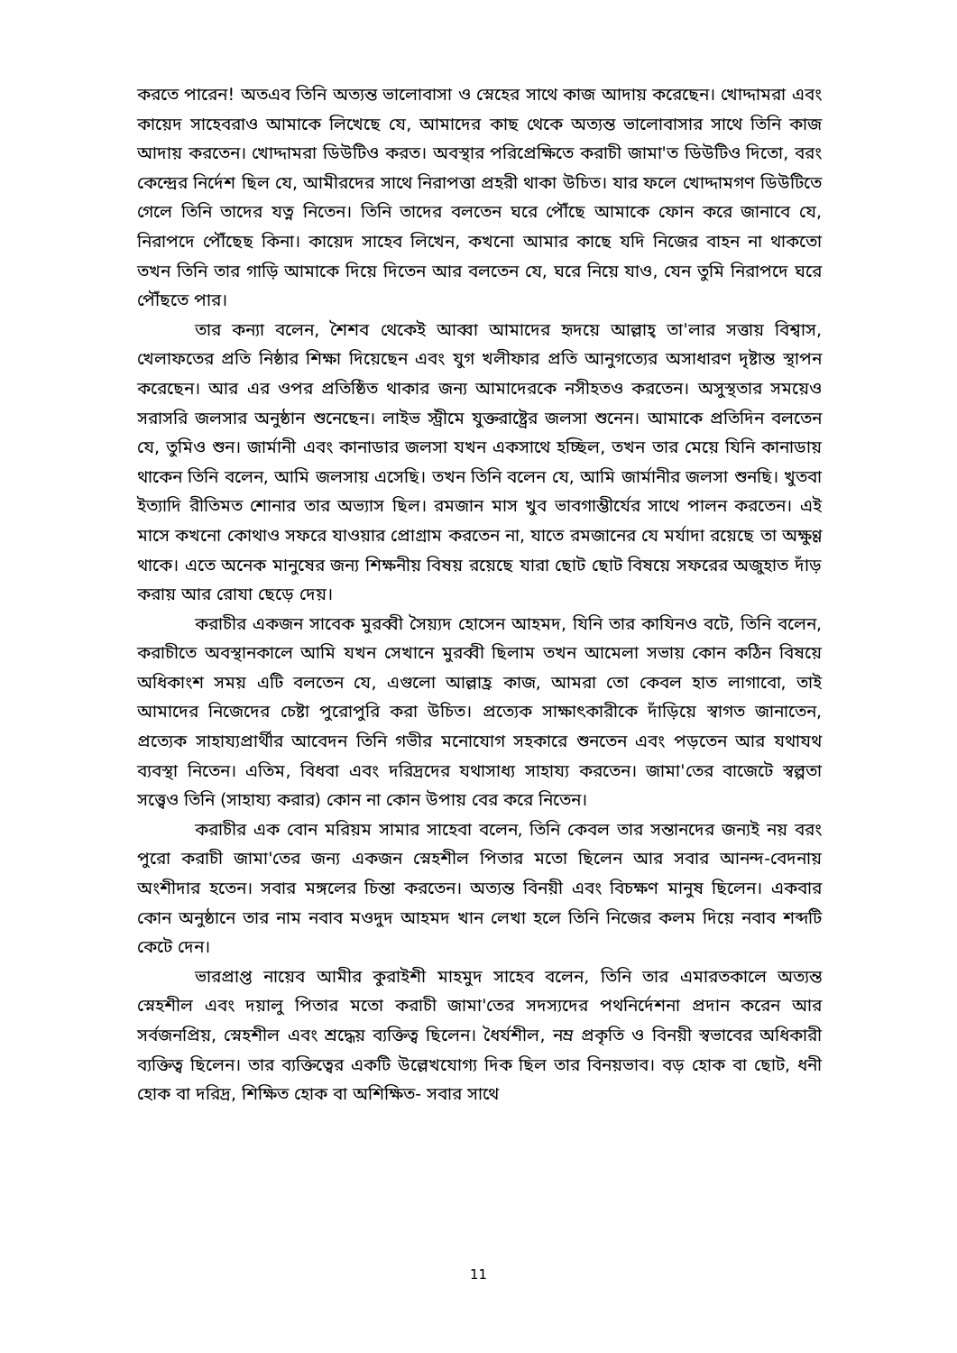করতে পারেন! অতএব তিনি অত্যন্ত ভালোবাসা ও স্নেহের সাথে কাজ আদায় করেছেন। খোদ্দামরা এবং কায়েদ সাহেবরাও আমাকে লিখেছে যে, আমাদের কাছ থেকে অত্যন্ত ভালোবাসার সাথে তিনি কাজ আদায় করতেন। খোদ্দামরা ডিউটিও করত। অবস্থার পরিপ্রেক্ষিতে করাচী জামা'ত ডিউটিও দিতো, বরং কেন্দ্রের নির্দেশ ছিল যে, আমীরদের সাথে নিরাপত্তা প্রহরী থাকা উচিত। যার ফলে খোদ্দামগণ ডিউটিতে গেলে তিনি তাদের যত্ন নিতেন। তিনি তাদের বলতেন ঘরে পৌঁছে আমাকে ফোন করে জানাবে যে, নিরাপদে পৌঁছেছ কিনা। কায়েদ সাহেব লিখেন, কখনো আমার কাছে যদি নিজের বাহন না থাকতো তখন তিনি তার গাড়ি আমাকে দিয়ে দিতেন আর বলতেন যে, ঘরে নিয়ে যাও, যেন তুমি নিরাপদে ঘরে পৌঁছতে পার।
তার কন্যা বলেন, শৈশব থেকেই আব্বা আমাদের হৃদয়ে আল্লাহ্ তা'লার সত্তায় বিশ্বাস, খেলাফতের প্রতি নিষ্ঠার শিক্ষা দিয়েছেন এবং যুগ খলীফার প্রতি আনুগত্যের অসাধারণ দৃষ্টান্ত স্থাপন করেছেন। আর এর ওপর প্রতিষ্ঠিত থাকার জন্য আমাদেরকে নসীহতও করতেন। অসুস্থতার সময়েও সরাসরি জলসার অনুষ্ঠান শুনেছেন। লাইভ স্ট্রীমে যুক্তরাষ্ট্রের জলসা শুনেন। আমাকে প্রতিদিন বলতেন যে, তুমিও শুন। জার্মানী এবং কানাডার জলসা যখন একসাথে হচ্ছিল, তখন তার মেয়ে যিনি কানাডায় থাকেন তিনি বলেন, আমি জলসায় এসেছি। তখন তিনি বলেন যে, আমি জার্মানীর জলসা শুনছি। খুতবা ইত্যাদি রীতিমত শোনার তার অভ্যাস ছিল। রমজান মাস খুব ভাবগাম্ভীর্যের সাথে পালন করতেন। এই মাসে কখনো কোথাও সফরে যাওয়ার প্রোগ্রাম করতেন না, যাতে রমজানের যে মর্যাদা রয়েছে তা অক্ষুণ্ণ থাকে। এতে অনেক মানুষের জন্য শিক্ষনীয় বিষয় রয়েছে যারা ছোট ছোট বিষয়ে সফরের অজুহাত দাঁড় করায় আর রোযা ছেড়ে দেয়।
করাচীর একজন সাবেক মুরব্বী সৈয়্যদ হোসেন আহমদ, যিনি তার কাযিনও বটে, তিনি বলেন, করাচীতে অবস্থানকালে আমি যখন সেখানে মুরব্বী ছিলাম তখন আমেলা সভায় কোন কঠিন বিষয়ে অধিকাংশ সময় এটি বলতেন যে, এগুলো আল্লাহ্র কাজ, আমরা তো কেবল হাত লাগাবো, তাই আমাদের নিজেদের চেষ্টা পুরোপুরি করা উচিত। প্রত্যেক সাক্ষাৎকারীকে দাঁড়িয়ে স্বাগত জানাতেন, প্রত্যেক সাহায্যপ্রার্থীর আবেদন তিনি গভীর মনোযোগ সহকারে শুনতেন এবং পড়তেন আর যথাযথ ব্যবস্থা নিতেন। এতিম, বিধবা এবং দরিদ্রদের যথাসাধ্য সাহায্য করতেন। জামা'তের বাজেটে স্বল্পতা সত্ত্বেও তিনি (সাহায্য করার) কোন না কোন উপায় বের করে নিতেন।
করাচীর এক বোন মরিয়ম সামার সাহেবা বলেন, তিনি কেবল তার সন্তানদের জন্যই নয় বরং পুরো করাচী জামা'তের জন্য একজন স্নেহশীল পিতার মতো ছিলেন আর সবার আনন্দ-বেদনায় অংশীদার হতেন। সবার মঙ্গলের চিন্তা করতেন। অত্যন্ত বিনয়ী এবং বিচক্ষণ মানুষ ছিলেন। একবার কোন অনুষ্ঠানে তার নাম নবাব মওদুদ আহমদ খান লেখা হলে তিনি নিজের কলম দিয়ে নবাব শব্দটি কেটে দেন।
ভারপ্রাপ্ত নায়েব আমীর কুরাইশী মাহমুদ সাহেব বলেন, তিনি তার এমারতকালে অত্যন্ত স্নেহশীল এবং দয়ালু পিতার মতো করাচী জামা'তের সদস্যদের পথনির্দেশনা প্রদান করেন আর সর্বজনপ্রিয়, স্নেহশীল এবং শ্রদ্ধেয় ব্যক্তিত্ব ছিলেন। ধৈর্যশীল, নম্র প্রকৃতি ও বিনয়ী স্বভাবের অধিকারী ব্যক্তিত্ব ছিলেন। তার ব্যক্তিত্বের একটি উল্লেখযোগ্য দিক ছিল তার বিনয়ভাব। বড় হোক বা ছোট, ধনী হোক বা দরিদ্র, শিক্ষিত হোক বা অশিক্ষিত- সবার সাথে
11